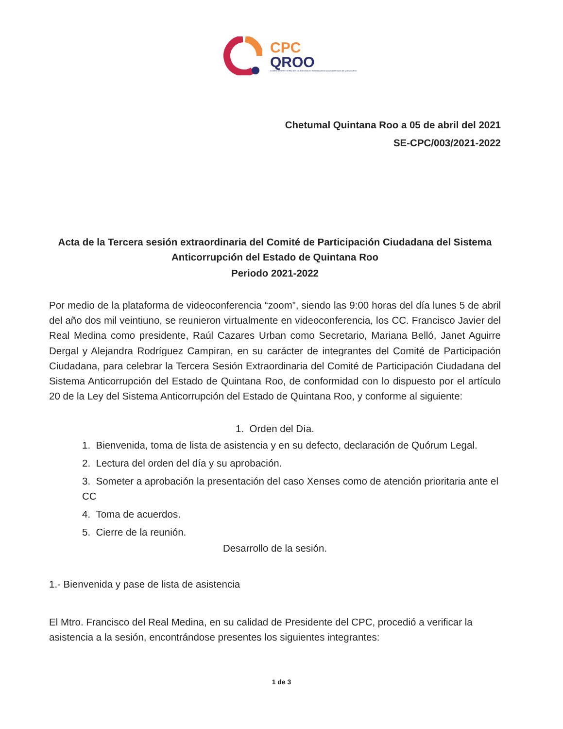CPC
QROO
COMITÉ DE PARTICIPACIÓN CIUDADANA del Sistema Anticorrupción del Estado de Quintana Roo
Chetumal Quintana Roo a 05 de abril del 2021
SE-CPC/003/2021-2022
Acta de la Tercera sesión extraordinaria del Comité de Participación Ciudadana del Sistema Anticorrupción del Estado de Quintana Roo
Periodo 2021-2022
Por medio de la plataforma de videoconferencia “zoom”, siendo las 9:00 horas del día lunes 5 de abril del año dos mil veintiuno, se reunieron virtualmente en videoconferencia, los CC. Francisco Javier del Real Medina como presidente, Raúl Cazares Urban como Secretario, Mariana Belló, Janet Aguirre Dergal y Alejandra Rodríguez Campiran, en su carácter de integrantes del Comité de Participación Ciudadana, para celebrar la Tercera Sesión Extraordinaria del Comité de Participación Ciudadana del Sistema Anticorrupción del Estado de Quintana Roo, de conformidad con lo dispuesto por el artículo 20 de la Ley del Sistema Anticorrupción del Estado de Quintana Roo, y conforme al siguiente:
1. Orden del Día.
1. Bienvenida, toma de lista de asistencia y en su defecto, declaración de Quórum Legal.
2. Lectura del orden del día y su aprobación.
3. Someter a aprobación la presentación del caso Xenses como de atención prioritaria ante el CC
4. Toma de acuerdos.
5. Cierre de la reunión.
Desarrollo de la sesión.
1.- Bienvenida y pase de lista de asistencia
El Mtro. Francisco del Real Medina, en su calidad de Presidente del CPC, procedió a verificar la asistencia a la sesión, encontrándose presentes los siguientes integrantes:
1 de 3